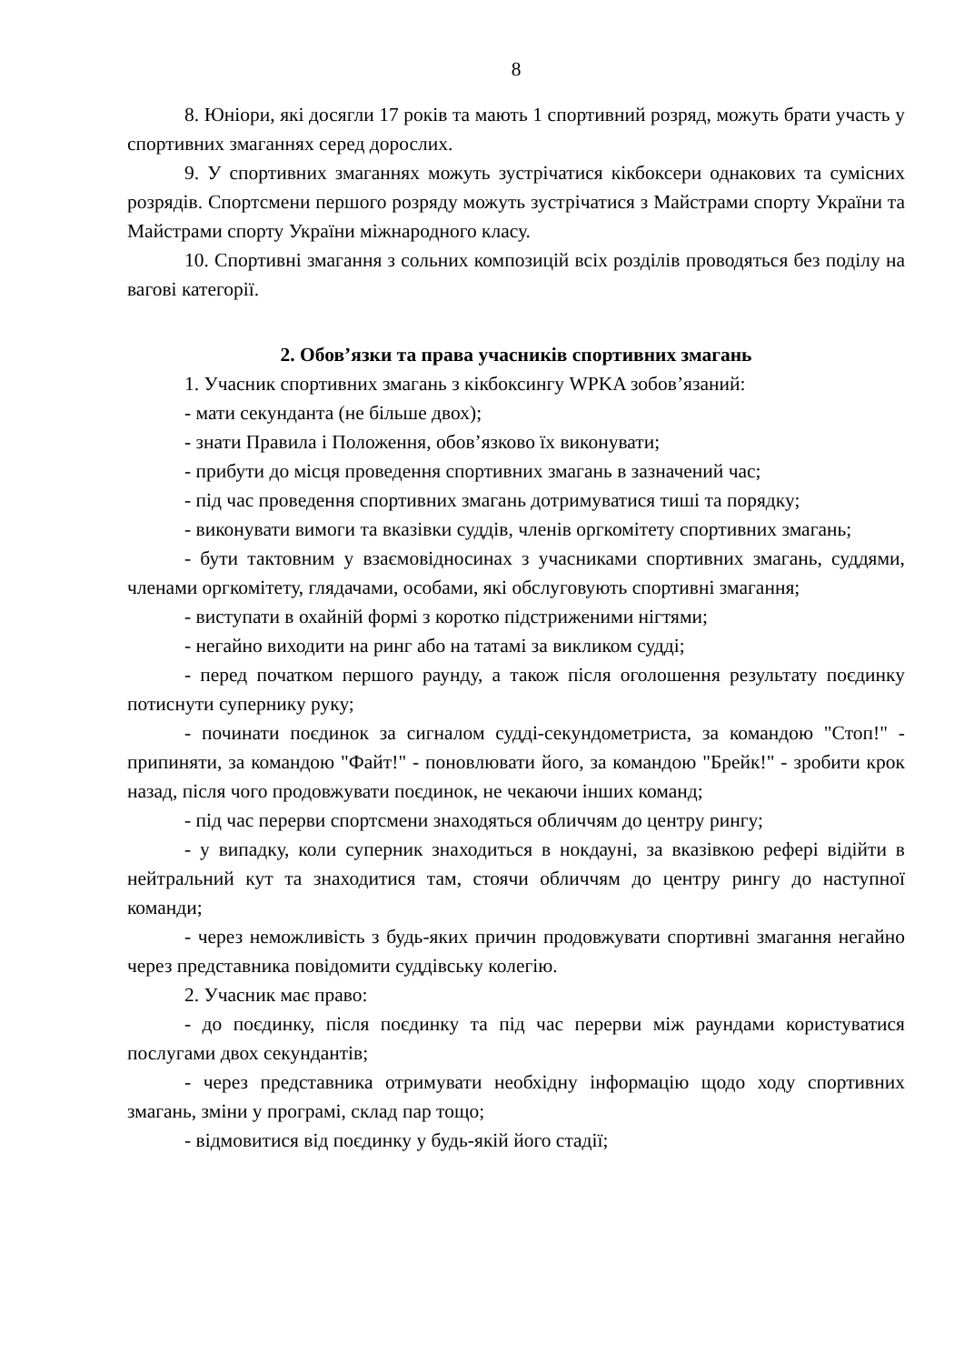8
8. Юніори, які досягли 17 років та мають 1 спортивний розряд, можуть брати участь у спортивних змаганнях серед дорослих.
9. У спортивних змаганнях можуть зустрічатися кікбоксери однакових та сумісних розрядів. Спортсмени першого розряду можуть зустрічатися з Майстрами спорту України та Майстрами спорту України міжнародного класу.
10. Спортивні змагання з сольних композицій всіх розділів проводяться без поділу на вагові категорії.
2. Обов’язки та права учасників спортивних змагань
1. Учасник спортивних змагань з кікбоксингу WPKA зобов’язаний:
- мати секунданта (не більше двох);
- знати Правила і Положення, обов’язково їх виконувати;
- прибути до місця проведення спортивних змагань в зазначений час;
- під час проведення спортивних змагань дотримуватися тиші та порядку;
- виконувати вимоги та вказівки суддів, членів оргкомітету спортивних змагань;
- бути тактовним у взаємовідносинах з учасниками спортивних змагань, суддями, членами оргкомітету, глядачами, особами, які обслуговують спортивні змагання;
- виступати в охайній формі з коротко підстриженими нігтями;
- негайно виходити на ринг або на татамі за викликом судді;
- перед початком першого раунду, а також після оголошення результату поєдинку потиснути супернику руку;
- починати поєдинок за сигналом судді-секундометриста, за командою "Стоп!" - припиняти, за командою "Файт!" - поновлювати його, за командою "Брейк!" - зробити крок назад, після чого продовжувати поєдинок, не чекаючи інших команд;
- під час перерви спортсмени знаходяться обличчям до центру рингу;
- у випадку, коли суперник знаходиться в нокдауні, за вказівкою рефері відійти в нейтральний кут та знаходитися там, стоячи обличчям до центру рингу до наступної команди;
- через неможливість з будь-яких причин продовжувати спортивні змагання негайно через представника повідомити суддівську колегію.
2. Учасник має право:
- до поєдинку, після поєдинку та під час перерви між раундами користуватися послугами двох секундантів;
- через представника отримувати необхідну інформацію щодо ходу спортивних змагань, зміни у програмі, склад пар тощо;
- відмовитися від поєдинку у будь-якій його стадії;